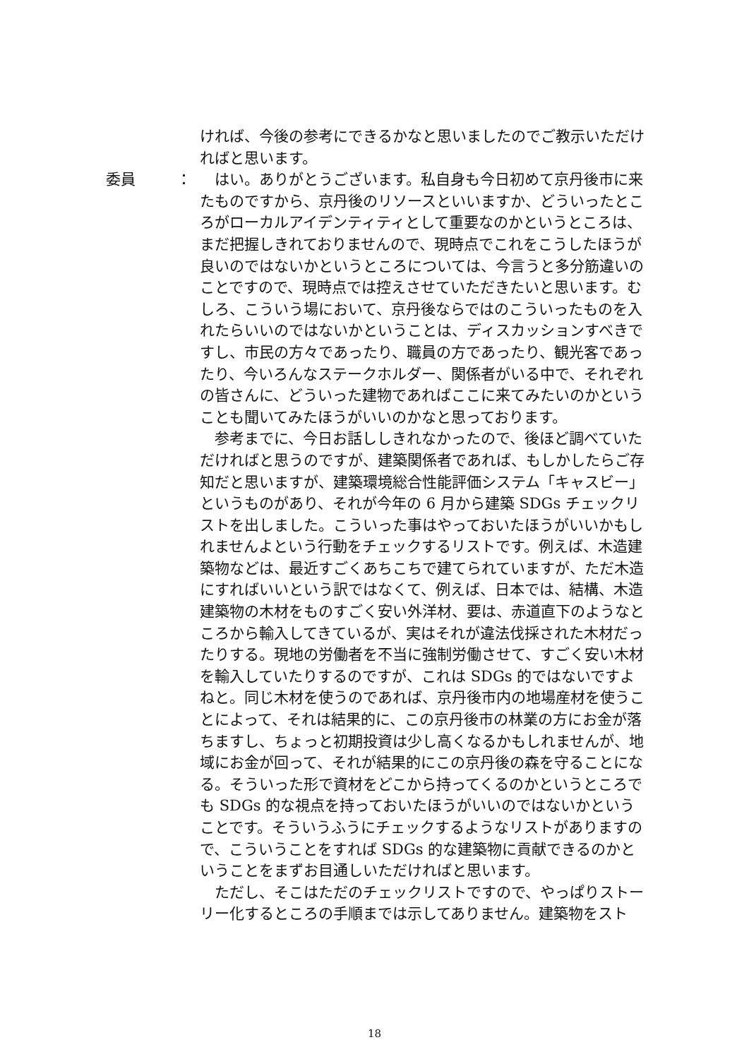ければ、今後の参考にできるかなと思いましたのでご教示いただければと思います。
　はい。ありがとうございます。私自身も今日初めて京丹後市に来たものですから、京丹後のリソースといいますか、どういったところがローカルアイデンティティとして重要なのかというところは、まだ把握しきれておりませんので、現時点でこれをこうしたほうが良いのではないかというところについては、今言うと多分筋違いのことですので、現時点では控えさせていただきたいと思います。むしろ、こういう場において、京丹後ならではのこういったものを入れたらいいのではないかということは、ディスカッションすべきですし、市民の方々であったり、職員の方であったり、観光客であったり、今いろんなステークホルダー、関係者がいる中で、それぞれの皆さんに、どういった建物であればここに来てみたいのかということも聞いてみたほうがいいのかなと思っております。
　参考までに、今日お話ししきれなかったので、後ほど調べていただければと思うのですが、建築関係者であれば、もしかしたらご存知だと思いますが、建築環境総合性能評価システム「キャスビー」というものがあり、それが今年の 6 月から建築 SDGs チェックリストを出しました。こういった事はやっておいたほうがいいかもしれませんよという行動をチェックするリストです。例えば、木造建築物などは、最近すごくあちこちで建てられていますが、ただ木造にすればいいという訳ではなくて、例えば、日本では、結構、木造建築物の木材をものすごく安い外洋材、要は、赤道直下のようなところから輸入してきているが、実はそれが違法伐採された木材だったりする。現地の労働者を不当に強制労働させて、すごく安い木材を輸入していたりするのですが、これは SDGs 的ではないですよねと。同じ木材を使うのであれば、京丹後市内の地場産材を使うことによって、それは結果的に、この京丹後市の林業の方にお金が落ちますし、ちょっと初期投資は少し高くなるかもしれませんが、地域にお金が回って、それが結果的にこの京丹後の森を守ることになる。そういった形で資材をどこから持ってくるのかというところでも SDGs 的な視点を持っておいたほうがいいのではないかということです。そういうふうにチェックするようなリストがありますので、こういうことをすれば SDGs 的な建築物に貢献できるのかということをまずお目通しいただければと思います。
　ただし、そこはただのチェックリストですので、やっぱりストーリー化するところの手順までは示してありません。建築物をスト
委員 ：
18